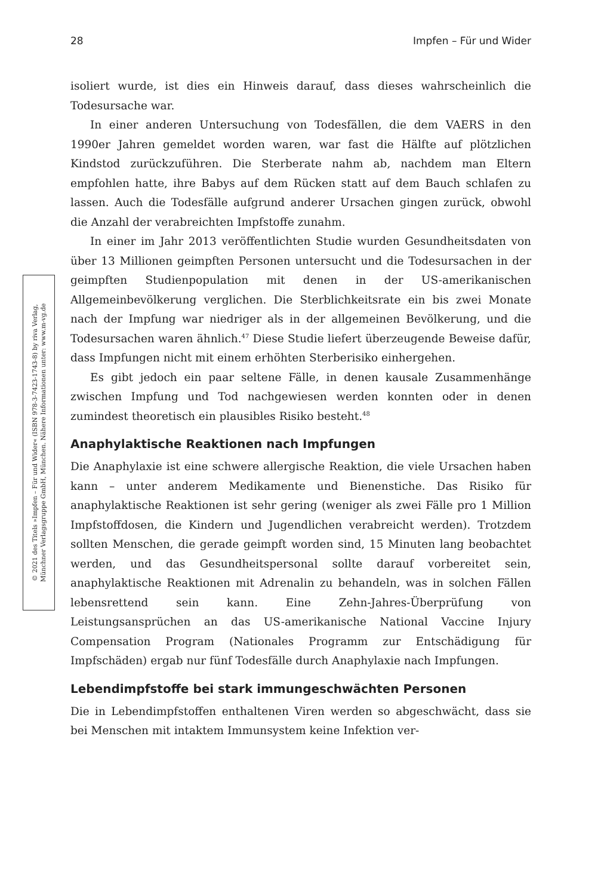28 Impfen – Für und Wider
© 2021 des Titels »Impfen – Für und Wider« (ISBN 978-3-7423-1743-8) by riva Verlag,
Münchner Verlagsgruppe GmbH, München. Nähere Informationen unter: www.m-vg.de
isoliert wurde, ist dies ein Hinweis darauf, dass dieses wahrscheinlich die Todesursache war.
In einer anderen Untersuchung von Todesfällen, die dem VAERS in den 1990er Jahren gemeldet worden waren, war fast die Hälfte auf plötzlichen Kindstod zurückzuführen. Die Sterberate nahm ab, nachdem man Eltern empfohlen hatte, ihre Babys auf dem Rücken statt auf dem Bauch schlafen zu lassen. Auch die Todesfälle aufgrund anderer Ursachen gingen zurück, obwohl die Anzahl der verabreichten Impfstoffe zunahm.
In einer im Jahr 2013 veröffentlichten Studie wurden Gesundheitsdaten von über 13 Millionen geimpften Personen untersucht und die Todesursachen in der geimpften Studienpopulation mit denen in der US-amerikanischen Allgemeinbevölkerung verglichen. Die Sterblichkeitsrate ein bis zwei Monate nach der Impfung war niedriger als in der allgemeinen Bevölkerung, und die Todesursachen waren ähnlich.<sup>47</sup> Diese Studie liefert überzeugende Beweise dafür, dass Impfungen nicht mit einem erhöhten Sterberisiko einhergehen.
Es gibt jedoch ein paar seltene Fälle, in denen kausale Zusammenhänge zwischen Impfung und Tod nachgewiesen werden konnten oder in denen zumindest theoretisch ein plausibles Risiko besteht.<sup>48</sup>
Anaphylaktische Reaktionen nach Impfungen
Die Anaphylaxie ist eine schwere allergische Reaktion, die viele Ursachen haben kann – unter anderem Medikamente und Bienenstiche. Das Risiko für anaphylaktische Reaktionen ist sehr gering (weniger als zwei Fälle pro 1 Million Impfstoffdosen, die Kindern und Jugendlichen verabreicht werden). Trotzdem sollten Menschen, die gerade geimpft worden sind, 15 Minuten lang beobachtet werden, und das Gesundheitspersonal sollte darauf vorbereitet sein, anaphylaktische Reaktionen mit Adrenalin zu behandeln, was in solchen Fällen lebensrettend sein kann. Eine Zehn-Jahres-Überprüfung von Leistungsansprüchen an das US-amerikanische National Vaccine Injury Compensation Program (Nationales Programm zur Entschädigung für Impfschäden) ergab nur fünf Todesfälle durch Anaphylaxie nach Impfungen.
Lebendimpfstoffe bei stark immungeschwächten Personen
Die in Lebendimpfstoffen enthaltenen Viren werden so abgeschwächt, dass sie bei Menschen mit intaktem Immunsystem keine Infektion ver-